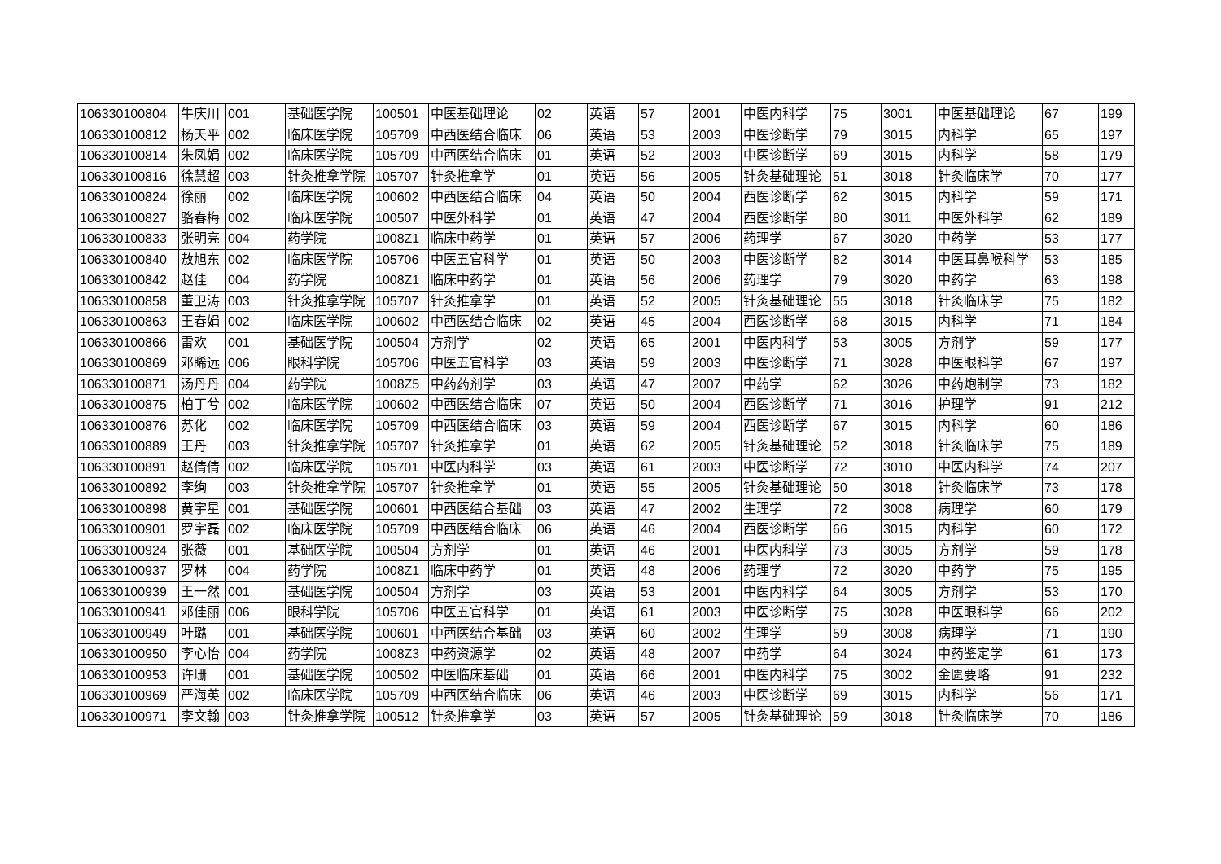| 106330100804 | 牛庆川 | 001 | 基础医学院 | 100501 | 中医基础理论 | 02 | 英语 | 57 | 2001 | 中医内科学 | 75 | 3001 | 中医基础理论 | 67 | 199 |
| 106330100812 | 杨天平 | 002 | 临床医学院 | 105709 | 中西医结合临床 | 06 | 英语 | 53 | 2003 | 中医诊断学 | 79 | 3015 | 内科学 | 65 | 197 |
| 106330100814 | 朱凤娟 | 002 | 临床医学院 | 105709 | 中西医结合临床 | 01 | 英语 | 52 | 2003 | 中医诊断学 | 69 | 3015 | 内科学 | 58 | 179 |
| 106330100816 | 徐慧超 | 003 | 针灸推拿学院 | 105707 | 针灸推拿学 | 01 | 英语 | 56 | 2005 | 针灸基础理论 | 51 | 3018 | 针灸临床学 | 70 | 177 |
| 106330100824 | 徐丽 | 002 | 临床医学院 | 100602 | 中西医结合临床 | 04 | 英语 | 50 | 2004 | 西医诊断学 | 62 | 3015 | 内科学 | 59 | 171 |
| 106330100827 | 骆春梅 | 002 | 临床医学院 | 100507 | 中医外科学 | 01 | 英语 | 47 | 2004 | 西医诊断学 | 80 | 3011 | 中医外科学 | 62 | 189 |
| 106330100833 | 张明亮 | 004 | 药学院 | 1008Z1 | 临床中药学 | 01 | 英语 | 57 | 2006 | 药理学 | 67 | 3020 | 中药学 | 53 | 177 |
| 106330100840 | 敖旭东 | 002 | 临床医学院 | 105706 | 中医五官科学 | 01 | 英语 | 50 | 2003 | 中医诊断学 | 82 | 3014 | 中医耳鼻喉科学 | 53 | 185 |
| 106330100842 | 赵佳 | 004 | 药学院 | 1008Z1 | 临床中药学 | 01 | 英语 | 56 | 2006 | 药理学 | 79 | 3020 | 中药学 | 63 | 198 |
| 106330100858 | 董卫涛 | 003 | 针灸推拿学院 | 105707 | 针灸推拿学 | 01 | 英语 | 52 | 2005 | 针灸基础理论 | 55 | 3018 | 针灸临床学 | 75 | 182 |
| 106330100863 | 王春娟 | 002 | 临床医学院 | 100602 | 中西医结合临床 | 02 | 英语 | 45 | 2004 | 西医诊断学 | 68 | 3015 | 内科学 | 71 | 184 |
| 106330100866 | 雷欢 | 001 | 基础医学院 | 100504 | 方剂学 | 02 | 英语 | 65 | 2001 | 中医内科学 | 53 | 3005 | 方剂学 | 59 | 177 |
| 106330100869 | 邓睎远 | 006 | 眼科学院 | 105706 | 中医五官科学 | 03 | 英语 | 59 | 2003 | 中医诊断学 | 71 | 3028 | 中医眼科学 | 67 | 197 |
| 106330100871 | 汤丹丹 | 004 | 药学院 | 1008Z5 | 中药药剂学 | 03 | 英语 | 47 | 2007 | 中药学 | 62 | 3026 | 中药炮制学 | 73 | 182 |
| 106330100875 | 柏丁兮 | 002 | 临床医学院 | 100602 | 中西医结合临床 | 07 | 英语 | 50 | 2004 | 西医诊断学 | 71 | 3016 | 护理学 | 91 | 212 |
| 106330100876 | 苏化 | 002 | 临床医学院 | 105709 | 中西医结合临床 | 03 | 英语 | 59 | 2004 | 西医诊断学 | 67 | 3015 | 内科学 | 60 | 186 |
| 106330100889 | 王丹 | 003 | 针灸推拿学院 | 105707 | 针灸推拿学 | 01 | 英语 | 62 | 2005 | 针灸基础理论 | 52 | 3018 | 针灸临床学 | 75 | 189 |
| 106330100891 | 赵倩倩 | 002 | 临床医学院 | 105701 | 中医内科学 | 03 | 英语 | 61 | 2003 | 中医诊断学 | 72 | 3010 | 中医内科学 | 74 | 207 |
| 106330100892 | 李绚 | 003 | 针灸推拿学院 | 105707 | 针灸推拿学 | 01 | 英语 | 55 | 2005 | 针灸基础理论 | 50 | 3018 | 针灸临床学 | 73 | 178 |
| 106330100898 | 黄宇星 | 001 | 基础医学院 | 100601 | 中西医结合基础 | 03 | 英语 | 47 | 2002 | 生理学 | 72 | 3008 | 病理学 | 60 | 179 |
| 106330100901 | 罗宇磊 | 002 | 临床医学院 | 105709 | 中西医结合临床 | 06 | 英语 | 46 | 2004 | 西医诊断学 | 66 | 3015 | 内科学 | 60 | 172 |
| 106330100924 | 张薇 | 001 | 基础医学院 | 100504 | 方剂学 | 01 | 英语 | 46 | 2001 | 中医内科学 | 73 | 3005 | 方剂学 | 59 | 178 |
| 106330100937 | 罗林 | 004 | 药学院 | 1008Z1 | 临床中药学 | 01 | 英语 | 48 | 2006 | 药理学 | 72 | 3020 | 中药学 | 75 | 195 |
| 106330100939 | 王一然 | 001 | 基础医学院 | 100504 | 方剂学 | 03 | 英语 | 53 | 2001 | 中医内科学 | 64 | 3005 | 方剂学 | 53 | 170 |
| 106330100941 | 邓佳丽 | 006 | 眼科学院 | 105706 | 中医五官科学 | 01 | 英语 | 61 | 2003 | 中医诊断学 | 75 | 3028 | 中医眼科学 | 66 | 202 |
| 106330100949 | 叶璐 | 001 | 基础医学院 | 100601 | 中西医结合基础 | 03 | 英语 | 60 | 2002 | 生理学 | 59 | 3008 | 病理学 | 71 | 190 |
| 106330100950 | 李心怡 | 004 | 药学院 | 1008Z3 | 中药资源学 | 02 | 英语 | 48 | 2007 | 中药学 | 64 | 3024 | 中药鉴定学 | 61 | 173 |
| 106330100953 | 许珊 | 001 | 基础医学院 | 100502 | 中医临床基础 | 01 | 英语 | 66 | 2001 | 中医内科学 | 75 | 3002 | 金匮要略 | 91 | 232 |
| 106330100969 | 严海英 | 002 | 临床医学院 | 105709 | 中西医结合临床 | 06 | 英语 | 46 | 2003 | 中医诊断学 | 69 | 3015 | 内科学 | 56 | 171 |
| 106330100971 | 李文翰 | 003 | 针灸推拿学院 | 100512 | 针灸推拿学 | 03 | 英语 | 57 | 2005 | 针灸基础理论 | 59 | 3018 | 针灸临床学 | 70 | 186 |